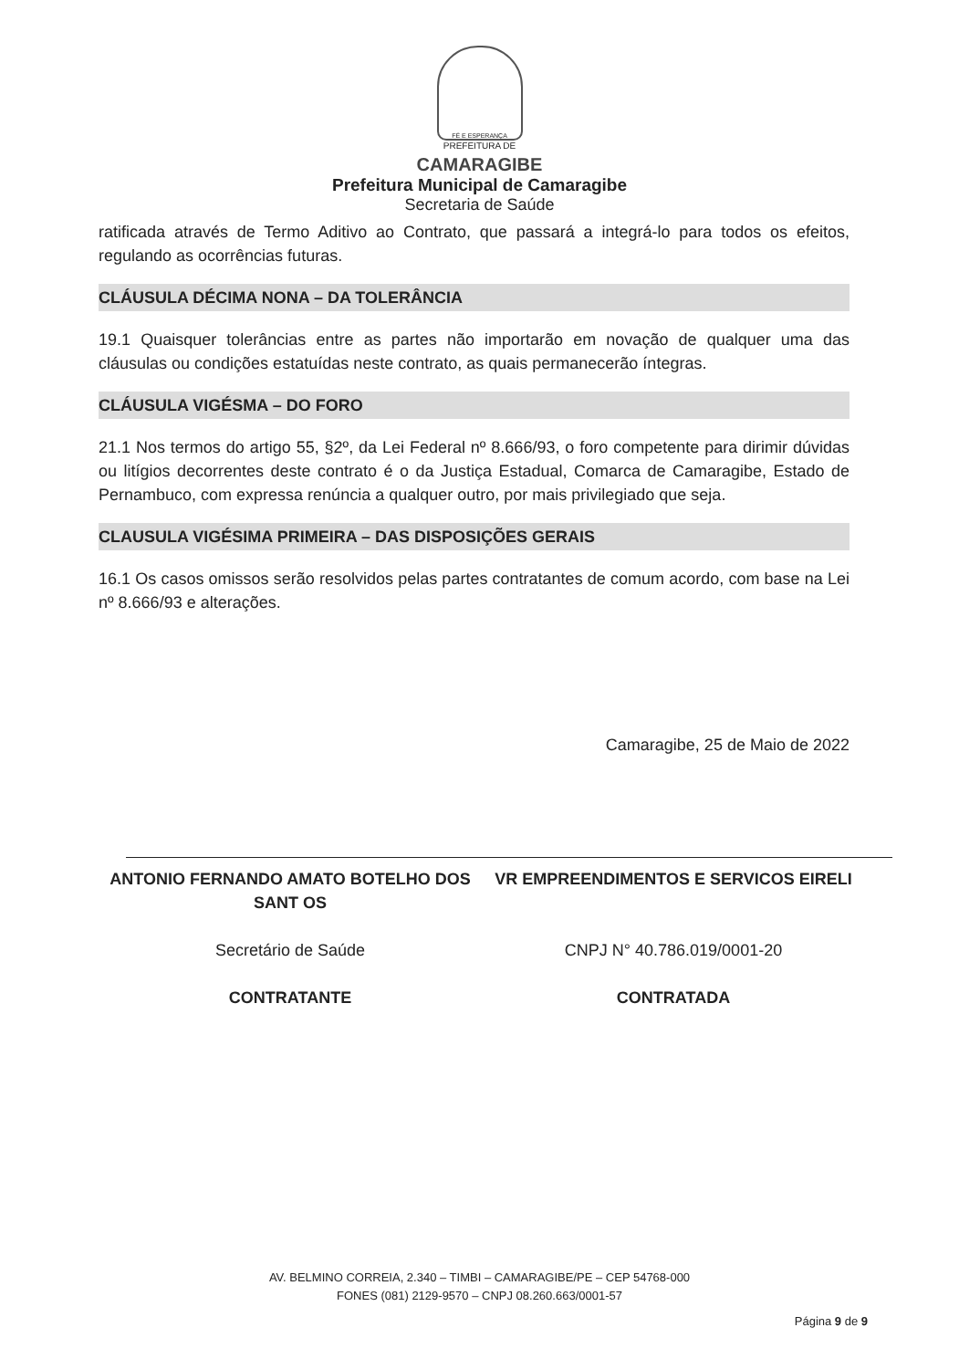FÉ E ESPERANÇA
PREFEITURA DE
CAMARAGIBE
Prefeitura Municipal de Camaragibe
Secretaria de Saúde
ratificada através de Termo Aditivo ao Contrato, que passará a integrá-lo para todos os efeitos, regulando as ocorrências futuras.
CLÁUSULA DÉCIMA NONA – DA TOLERÂNCIA
19.1 Quaisquer tolerâncias entre as partes não importarão em novação de qualquer uma das cláusulas ou condições estatuídas neste contrato, as quais permanecerão íntegras.
CLÁUSULA VIGÉSMA – DO FORO
21.1 Nos termos do artigo 55, §2º, da Lei Federal nº 8.666/93, o foro competente para dirimir dúvidas ou litígios decorrentes deste contrato é o da Justiça Estadual, Comarca de Camaragibe, Estado de Pernambuco, com expressa renúncia a qualquer outro, por mais privilegiado que seja.
CLAUSULA VIGÉSIMA PRIMEIRA – DAS DISPOSIÇÕES GERAIS
16.1 Os casos omissos serão resolvidos pelas partes contratantes de comum acordo, com base na Lei nº 8.666/93 e alterações.
Camaragibe, 25 de Maio de 2022
ANTONIO FERNANDO AMATO BOTELHO DOS SANT OS
Secretário de Saúde
CONTRATANTE
VR EMPREENDIMENTOS E SERVICOS EIRELI
CNPJ N° 40.786.019/0001-20
CONTRATADA
AV. BELMINO CORREIA, 2.340 – TIMBI – CAMARAGIBE/PE – CEP 54768-000
FONES (081) 2129-9570 – CNPJ 08.260.663/0001-57
Página 9 de 9